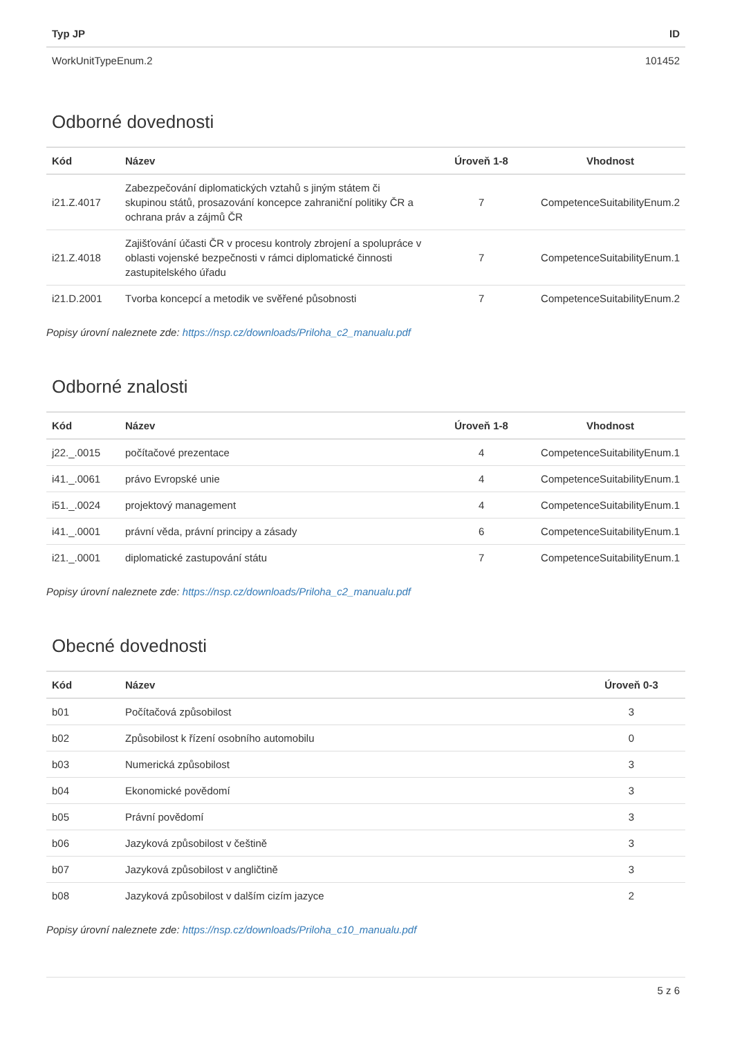| Typ JP | ID |
| --- | --- |
| WorkUnitTypeEnum.2 | 101452 |
Odborné dovednosti
| Kód | Název | Úroveň 1-8 | Vhodnost |
| --- | --- | --- | --- |
| i21.Z.4017 | Zabezpečování diplomatických vztahů s jiným státem či skupinou států, prosazování koncepce zahraniční politiky ČR a ochrana práv a zájmů ČR | 7 | CompetenceSuitabilityEnum.2 |
| i21.Z.4018 | Zajišťování účasti ČR v procesu kontroly zbrojení a spolupráce v oblasti vojenské bezpečnosti v rámci diplomatické činnosti zastupitelského úřadu | 7 | CompetenceSuitabilityEnum.1 |
| i21.D.2001 | Tvorba koncepcí a metodik ve svěřené působnosti | 7 | CompetenceSuitabilityEnum.2 |
Popisy úrovní naleznete zde: https://nsp.cz/downloads/Priloha_c2_manualu.pdf
Odborné znalosti
| Kód | Název | Úroveň 1-8 | Vhodnost |
| --- | --- | --- | --- |
| j22._.0015 | počítačové prezentace | 4 | CompetenceSuitabilityEnum.1 |
| i41._.0061 | právo Evropské unie | 4 | CompetenceSuitabilityEnum.1 |
| i51._.0024 | projektový management | 4 | CompetenceSuitabilityEnum.1 |
| i41._.0001 | právní věda, právní principy a zásady | 6 | CompetenceSuitabilityEnum.1 |
| i21._.0001 | diplomatické zastupování státu | 7 | CompetenceSuitabilityEnum.1 |
Popisy úrovní naleznete zde: https://nsp.cz/downloads/Priloha_c2_manualu.pdf
Obecné dovednosti
| Kód | Název | Úroveň 0-3 |
| --- | --- | --- |
| b01 | Počítačová způsobilost | 3 |
| b02 | Způsobilost k řízení osobního automobilu | 0 |
| b03 | Numerická způsobilost | 3 |
| b04 | Ekonomické povědomí | 3 |
| b05 | Právní povědomí | 3 |
| b06 | Jazyková způsobilost v češtině | 3 |
| b07 | Jazyková způsobilost v angličtině | 3 |
| b08 | Jazyková způsobilost v dalším cizím jazyce | 2 |
Popisy úrovní naleznete zde: https://nsp.cz/downloads/Priloha_c10_manualu.pdf
5 z 6